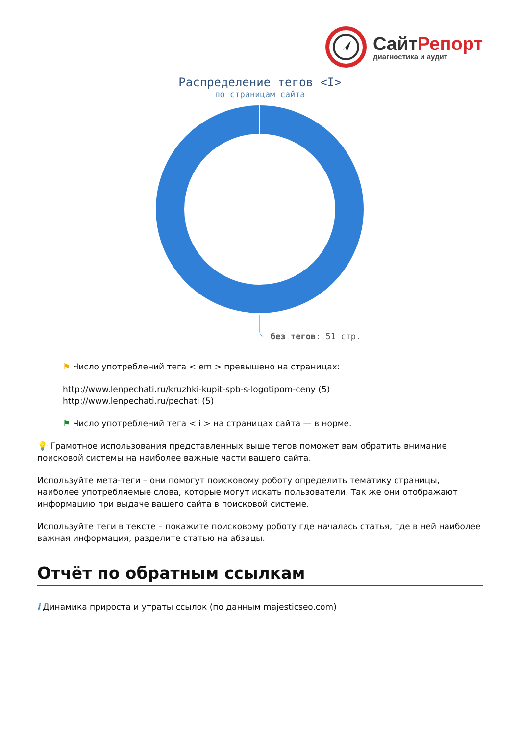Сайт Репорт
диагностика и аудит
Распределение тегов <I>
по страницам сайта
без тегов: 51 стр.
⚑ Число употреблений тега < em > превышено на страницах:
http://www.lenpechati.ru/kruzhki-kupit-spb-s-logotipom-ceny (5)
http://www.lenpechati.ru/pechati (5)
⚑ Число употреблений тега < i > на страницах сайта — в норме.
💡 Грамотное использования представленных выше тегов поможет вам обратить внимание поисковой системы на наиболее важные части вашего сайта.
Используйте мета-теги – они помогут поисковому роботу определить тематику страницы, наиболее употребляемые слова, которые могут искать пользователи. Так же они отображают информацию при выдаче вашего сайта в поисковой системе.
Используйте теги в тексте – покажите поисковому роботу где началась статья, где в ней наиболее важная информация, разделите статью на абзацы.
Отчёт по обратным ссылкам
i Динамика прироста и утраты ссылок (по данным majesticseo.com)